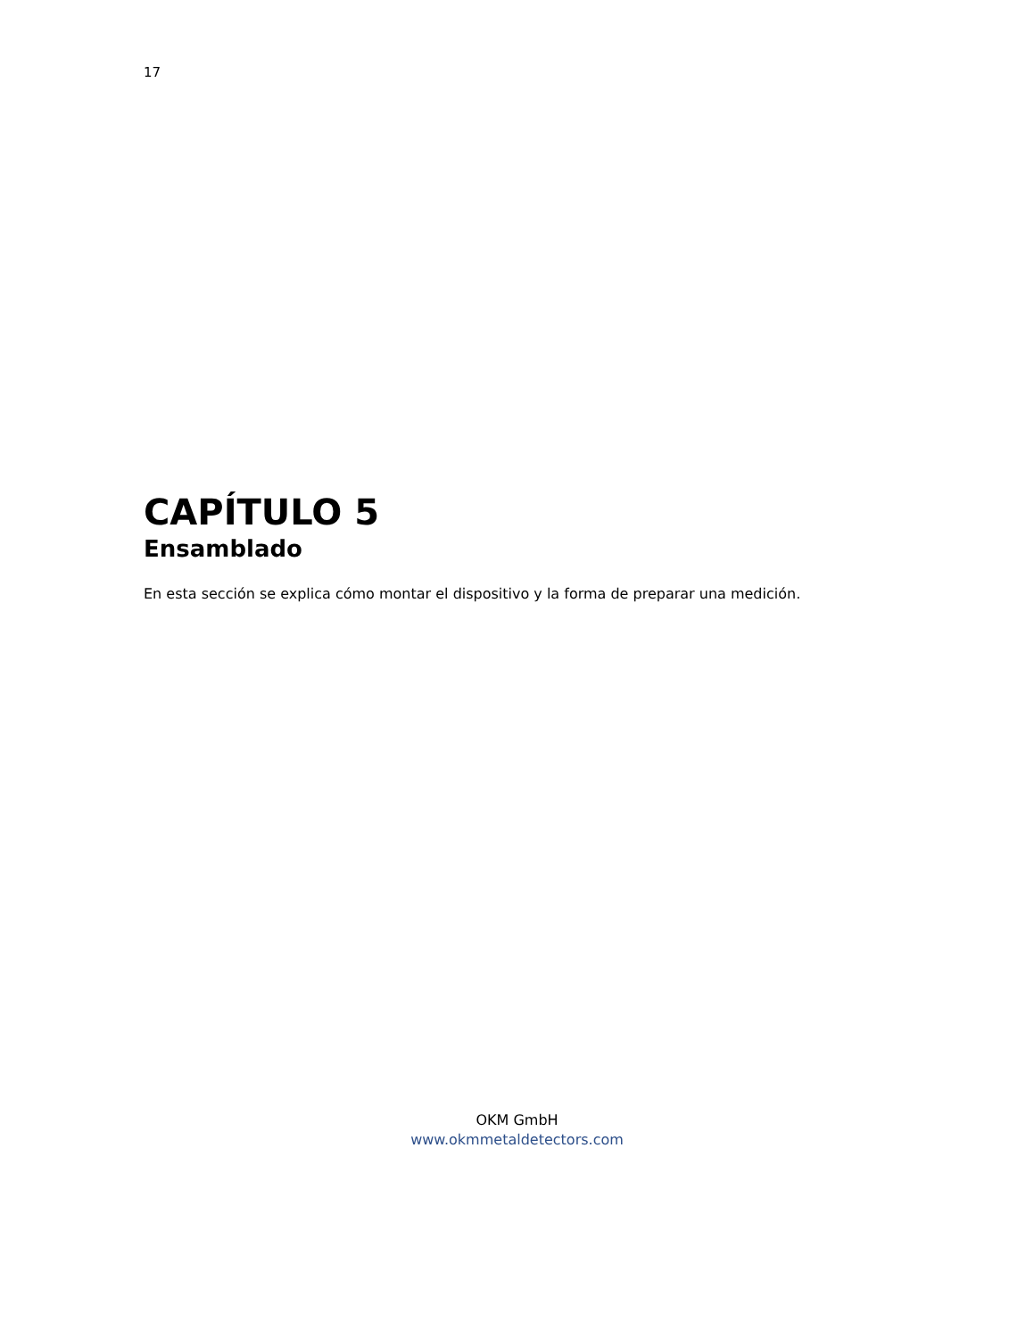17
CAPÍTULO 5
Ensamblado
En esta sección se explica cómo montar el dispositivo y la forma de preparar una medición.
OKM GmbH
www.okmmetaldetectors.com